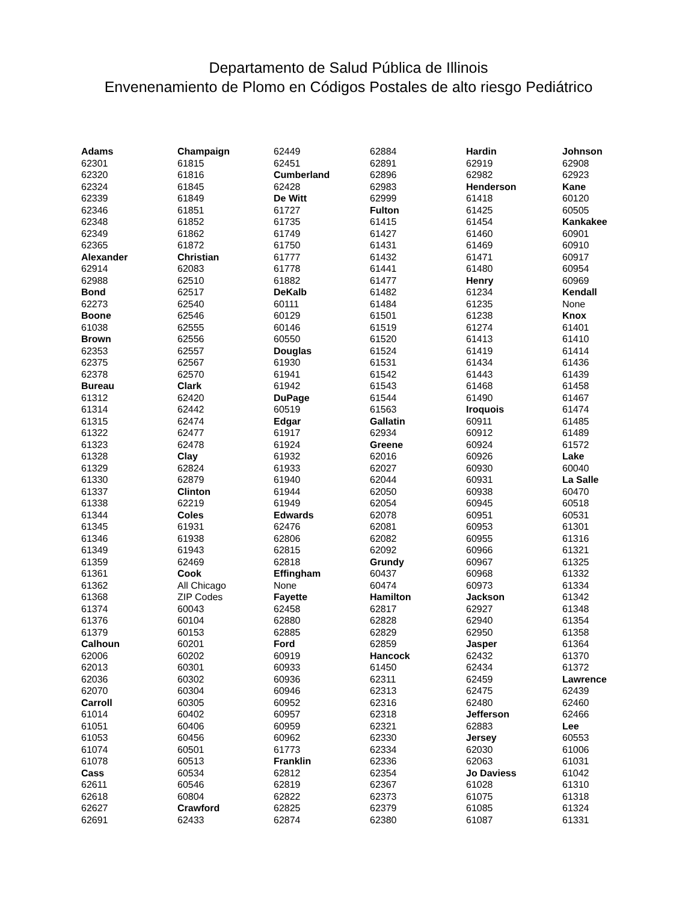Departamento de Salud Pública de Illinois
Envenenamiento de Plomo en Códigos Postales de alto riesgo Pediátrico
Adams
62301
62320
62324
62339
62346
62348
62349
62365
Alexander
62914
62988
Bond
62273
Boone
61038
Brown
62353
62375
62378
Bureau
61312
61314
61315
61322
61323
61328
61329
61330
61337
61338
61344
61345
61346
61349
61359
61361
61362
61368
61374
61376
61379
Calhoun
62006
62013
62036
62070
Carroll
61014
61051
61053
61074
61078
Cass
62611
62618
62627
62691
Champaign
61815
61816
61845
61849
61851
61852
61862
61872
Christian
62083
62510
62517
62540
62546
62555
62556
62557
62567
62570
Clark
62420
62442
62474
62477
62478
Clay
62824
62879
Clinton
62219
Coles
61931
61938
61943
62469
Cook
All Chicago
ZIP Codes
60043
60104
60153
60201
60202
60301
60302
60304
60305
60402
60406
60456
60501
60513
60534
60546
60804
Crawford
62433
62449
62451
Cumberland
62428
De Witt
61727
61735
61749
61750
61777
61778
61882
DeKalb
60111
60129
60146
60550
Douglas
61930
61941
61942
DuPage
60519
Edgar
61917
61924
61932
61933
61940
61944
61949
Edwards
62476
62806
62815
62818
Effingham
None
Fayette
62458
62880
62885
Ford
60919
60933
60936
60946
60952
60957
60959
60962
61773
Franklin
62812
62819
62822
62825
62874
62884
62891
62896
62983
62999
Fulton
61415
61427
61431
61432
61441
61477
61482
61484
61501
61519
61520
61524
61531
61542
61543
61544
61563
Gallatin
62934
Greene
62016
62027
62044
62050
62054
62078
62081
62082
62092
Grundy
60437
60474
Hamilton
62817
62828
62829
62859
Hancock
61450
62311
62313
62316
62318
62321
62330
62334
62336
62354
62367
62373
62379
62380
Hardin
62919
62982
Henderson
61418
61425
61454
61460
61469
61471
61480
Henry
61234
61235
61238
61274
61413
61419
61434
61443
61468
61490
Iroquois
60911
60912
60924
60926
60930
60931
60938
60945
60951
60953
60955
60966
60967
60968
60973
Jackson
62927
62940
62950
Jasper
62432
62434
62459
62475
62480
Jefferson
62883
Jersey
62030
62063
Jo Daviess
61028
61075
61085
61087
Johnson
62908
62923
Kane
60120
60505
Kankakee
60901
60910
60917
60954
60969
Kendall
None
Knox
61401
61410
61414
61436
61439
61458
61467
61474
61485
61489
61572
Lake
60040
La Salle
60470
60518
60531
61301
61316
61321
61325
61332
61334
61342
61348
61354
61358
61364
61370
61372
Lawrence
62439
62460
62466
Lee
60553
61006
61031
61042
61310
61318
61324
61331